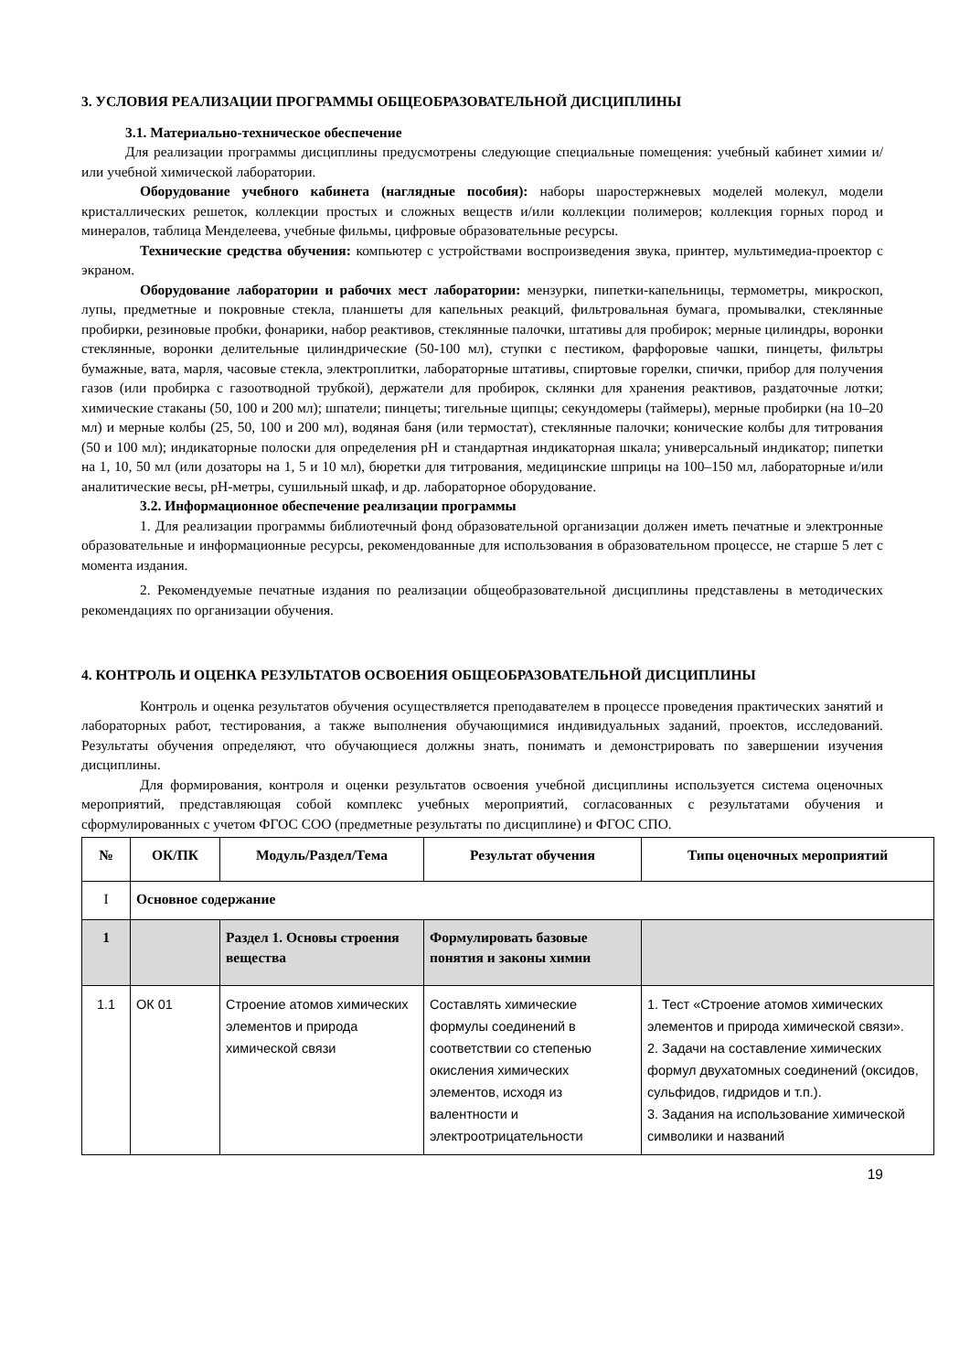3. УСЛОВИЯ РЕАЛИЗАЦИИ ПРОГРАММЫ ОБЩЕОБРАЗОВАТЕЛЬНОЙ ДИСЦИПЛИНЫ
3.1. Материально-техническое обеспечение
Для реализации программы дисциплины предусмотрены следующие специальные помещения: учебный кабинет химии и/или учебной химической лаборатории.
Оборудование учебного кабинета (наглядные пособия): наборы шаростержневых моделей молекул, модели кристаллических решеток, коллекции простых и сложных веществ и/или коллекции полимеров; коллекция горных пород и минералов, таблица Менделеева, учебные фильмы, цифровые образовательные ресурсы.
Технические средства обучения: компьютер с устройствами воспроизведения звука, принтер, мультимедиа-проектор с экраном.
Оборудование лаборатории и рабочих мест лаборатории: мензурки, пипетки-капельницы, термометры, микроскоп, лупы, предметные и покровные стекла, планшеты для капельных реакций, фильтровальная бумага, промывалки, стеклянные пробирки, резиновые пробки, фонарики, набор реактивов, стеклянные палочки, штативы для пробирок; мерные цилиндры, воронки стеклянные, воронки делительные цилиндрические (50-100 мл), ступки с пестиком, фарфоровые чашки, пинцеты, фильтры бумажные, вата, марля, часовые стекла, электроплитки, лабораторные штативы, спиртовые горелки, спички, прибор для получения газов (или пробирка с газоотводной трубкой), держатели для пробирок, склянки для хранения реактивов, раздаточные лотки; химические стаканы (50, 100 и 200 мл); шпатели; пинцеты; тигельные щипцы; секундомеры (таймеры), мерные пробирки (на 10–20 мл) и мерные колбы (25, 50, 100 и 200 мл), водяная баня (или термостат), стеклянные палочки; конические колбы для титрования (50 и 100 мл); индикаторные полоски для определения pH и стандартная индикаторная шкала; универсальный индикатор; пипетки на 1, 10, 50 мл (или дозаторы на 1, 5 и 10 мл), бюретки для титрования, медицинские шприцы на 100–150 мл, лабораторные и/или аналитические весы, pH-метры, сушильный шкаф, и др. лабораторное оборудование.
3.2. Информационное обеспечение реализации программы
1. Для реализации программы библиотечный фонд образовательной организации должен иметь печатные и электронные образовательные и информационные ресурсы, рекомендованные для использования в образовательном процессе, не старше 5 лет с момента издания.
2. Рекомендуемые печатные издания по реализации общеобразовательной дисциплины представлены в методических рекомендациях по организации обучения.
4. КОНТРОЛЬ И ОЦЕНКА РЕЗУЛЬТАТОВ ОСВОЕНИЯ ОБЩЕОБРАЗОВАТЕЛЬНОЙ ДИСЦИПЛИНЫ
Контроль и оценка результатов обучения осуществляется преподавателем в процессе проведения практических занятий и лабораторных работ, тестирования, а также выполнения обучающимися индивидуальных заданий, проектов, исследований. Результаты обучения определяют, что обучающиеся должны знать, понимать и демонстрировать по завершении изучения дисциплины.
Для формирования, контроля и оценки результатов освоения учебной дисциплины используется система оценочных мероприятий, представляющая собой комплекс учебных мероприятий, согласованных с результатами обучения и сформулированных с учетом ФГОС СОО (предметные результаты по дисциплине) и ФГОС СПО.
| № | ОК/ПК | Модуль/Раздел/Тема | Результат обучения | Типы оценочных мероприятий |
| --- | --- | --- | --- | --- |
| I | Основное содержание | | | |
| 1 | | Раздел 1. Основы строения вещества | Формулировать базовые понятия и законы химии | |
| 1.1 | ОК 01 | Строение атомов химических элементов и природа химической связи | Составлять химические формулы соединений в соответствии со степенью окисления химических элементов, исходя из валентности и электроотрицательности | 1. Тест «Строение атомов химических элементов и природа химической связи». 2. Задачи на составление химических формул двухатомных соединений (оксидов, сульфидов, гидридов и т.п.). 3. Задания на использование химической символики и названий |
19